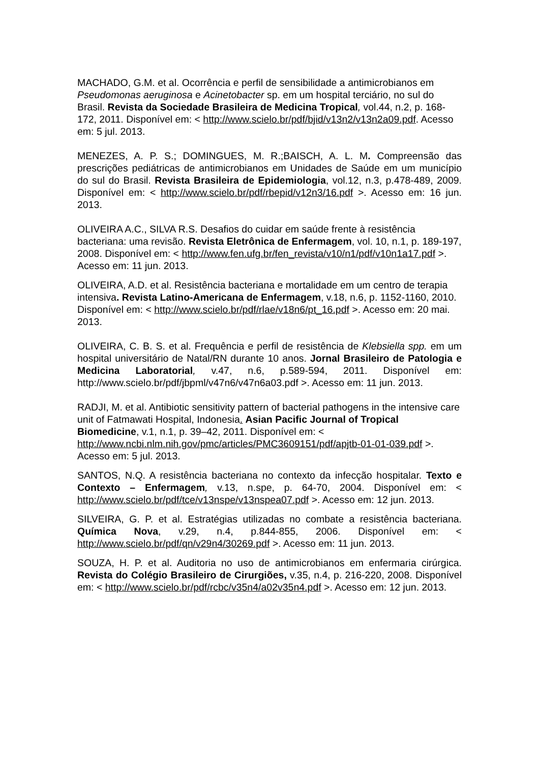MACHADO, G.M. et al. Ocorrência e perfil de sensibilidade a antimicrobianos em Pseudomonas aeruginosa e Acinetobacter sp. em um hospital terciário, no sul do Brasil. Revista da Sociedade Brasileira de Medicina Tropical, vol.44, n.2, p. 168-172, 2011. Disponível em: < http://www.scielo.br/pdf/bjid/v13n2/v13n2a09.pdf. Acesso em: 5 jul. 2013.
MENEZES, A. P. S.; DOMINGUES, M. R.;BAISCH, A. L. M. Compreensão das prescrições pediátricas de antimicrobianos em Unidades de Saúde em um município do sul do Brasil. Revista Brasileira de Epidemiologia, vol.12, n.3, p.478-489, 2009. Disponível em: < http://www.scielo.br/pdf/rbepid/v12n3/16.pdf >. Acesso em: 16 jun. 2013.
OLIVEIRA A.C., SILVA R.S. Desafios do cuidar em saúde frente à resistência bacteriana: uma revisão. Revista Eletrônica de Enfermagem, vol. 10, n.1, p. 189-197, 2008. Disponível em: < http://www.fen.ufg.br/fen_revista/v10/n1/pdf/v10n1a17.pdf >. Acesso em: 11 jun. 2013.
OLIVEIRA, A.D. et al. Resistência bacteriana e mortalidade em um centro de terapia intensiva. Revista Latino-Americana de Enfermagem, v.18, n.6, p. 1152-1160, 2010. Disponível em: < http://www.scielo.br/pdf/rlae/v18n6/pt_16.pdf >. Acesso em: 20 mai. 2013.
OLIVEIRA, C. B. S. et al. Frequência e perfil de resistência de Klebsiella spp. em um hospital universitário de Natal/RN durante 10 anos. Jornal Brasileiro de Patologia e Medicina Laboratorial, v.47, n.6, p.589-594, 2011. Disponível em: http://www.scielo.br/pdf/jbpml/v47n6/v47n6a03.pdf >. Acesso em: 11 jun. 2013.
RADJI, M. et al. Antibiotic sensitivity pattern of bacterial pathogens in the intensive care unit of Fatmawati Hospital, Indonesia. Asian Pacific Journal of Tropical Biomedicine, v.1, n.1, p. 39–42, 2011. Disponível em: < http://www.ncbi.nlm.nih.gov/pmc/articles/PMC3609151/pdf/apjtb-01-01-039.pdf >. Acesso em: 5 jul. 2013.
SANTOS, N.Q. A resistência bacteriana no contexto da infecção hospitalar. Texto e Contexto – Enfermagem, v.13, n.spe, p. 64-70, 2004. Disponível em: < http://www.scielo.br/pdf/tce/v13nspe/v13nspea07.pdf >. Acesso em: 12 jun. 2013.
SILVEIRA, G. P. et al. Estratégias utilizadas no combate a resistência bacteriana. Química Nova, v.29, n.4, p.844-855, 2006. Disponível em: < http://www.scielo.br/pdf/qn/v29n4/30269.pdf >. Acesso em: 11 jun. 2013.
SOUZA, H. P. et al. Auditoria no uso de antimicrobianos em enfermaria cirúrgica. Revista do Colégio Brasileiro de Cirurgiões, v.35, n.4, p. 216-220, 2008. Disponível em: < http://www.scielo.br/pdf/rcbc/v35n4/a02v35n4.pdf >. Acesso em: 12 jun. 2013.